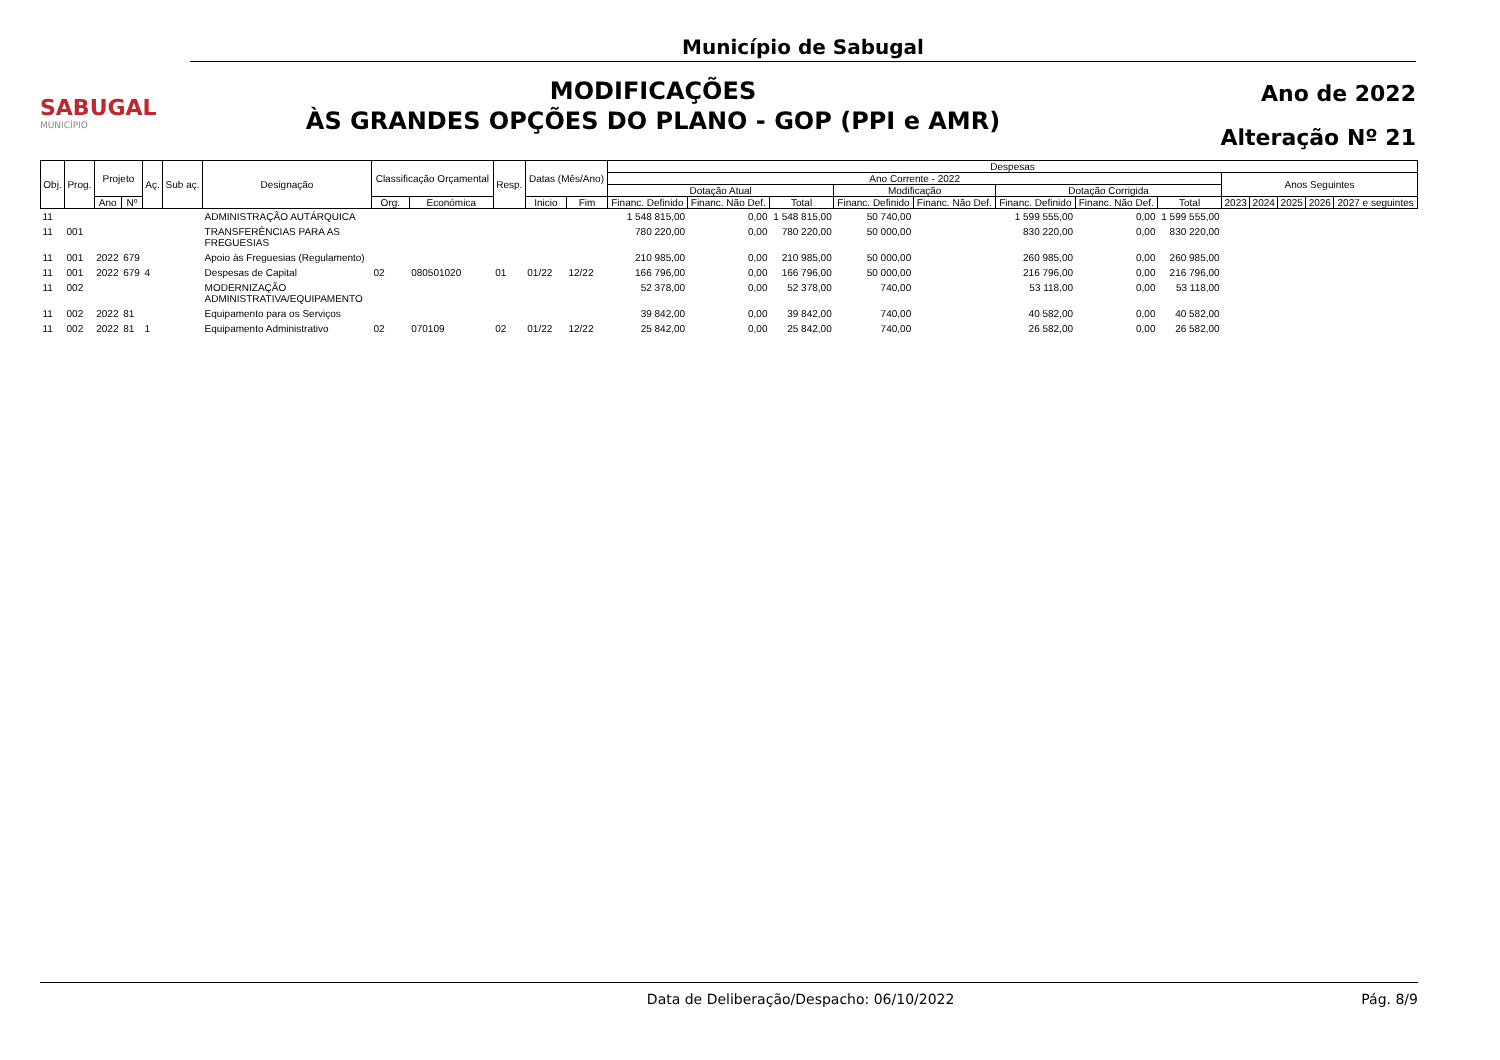SABUGAL
MUNICÍPIO
Município de Sabugal
MODIFICAÇÕES
ÀS GRANDES OPÇÕES DO PLANO - GOP (PPI e AMR)
Ano de 2022
Alteração Nº 21
| Obj. | Prog. | Projeto | | Aç. | Sub aç. | Designação | Classificação Orçamental | | Resp. | Datas (Mês/Ano) | | Despesas | | | | | | | | | | | | |
| --- | --- | --- | --- | --- | --- | --- | --- | --- | --- | --- | --- | --- | --- | --- | --- | --- | --- | --- | --- | --- | --- | --- | --- | --- |
| | | | | | | | | | | | | Ano Corrente - 2022 | | | | | | | | Anos Seguintes | | | | |
| | | | | | | | | | | | | Dotação Atual | | | Modificação | | Dotação Corrigida | | | | | | | |
| | | Ano | Nº | | | | Org. | Económica | | Inicio | Fim | Financ. Definido | Financ. Não Def. | Total | Financ. Definido | Financ. Não Def. | Financ. Definido | Financ. Não Def. | Total | 2023 | 2024 | 2025 | 2026 | 2027 e seguintes |
| 11 | | | | | | ADMINISTRAÇÃO AUTÁRQUICA | | | | | | 1 548 815,00 | 0,00 | 1 548 815,00 | 50 740,00 | | 1 599 555,00 | 0,00 | 1 599 555,00 | | | | | |
| 11 | 001 | | | | | TRANSFERÊNCIAS PARA AS FREGUESIAS | | | | | | 780 220,00 | 0,00 | 780 220,00 | 50 000,00 | | 830 220,00 | 0,00 | 830 220,00 | | | | | |
| 11 | 001 | 2022 | 679 | | | Apoio às Freguesias (Regulamento) | | | | | | 210 985,00 | 0,00 | 210 985,00 | 50 000,00 | | 260 985,00 | 0,00 | 260 985,00 | | | | | |
| 11 | 001 | 2022 | 679 | 4 | | Despesas de Capital | 02 | 080501020 | 01 | 01/22 | 12/22 | 166 796,00 | 0,00 | 166 796,00 | 50 000,00 | | 216 796,00 | 0,00 | 216 796,00 | | | | | |
| 11 | 002 | | | | | MODERNIZAÇÃO ADMINISTRATIVA/EQUIPAMENTO | | | | | | 52 378,00 | 0,00 | 52 378,00 | 740,00 | | 53 118,00 | 0,00 | 53 118,00 | | | | | |
| 11 | 002 | 2022 | 81 | | | Equipamento para os Serviços | | | | | | 39 842,00 | 0,00 | 39 842,00 | 740,00 | | 40 582,00 | 0,00 | 40 582,00 | | | | | |
| 11 | 002 | 2022 | 81 | 1 | | Equipamento Administrativo | 02 | 070109 | 02 | 01/22 | 12/22 | 25 842,00 | 0,00 | 25 842,00 | 740,00 | | 26 582,00 | 0,00 | 26 582,00 | | | | | |
Data de Deliberação/Despacho: 06/10/2022 Pág. 8/9